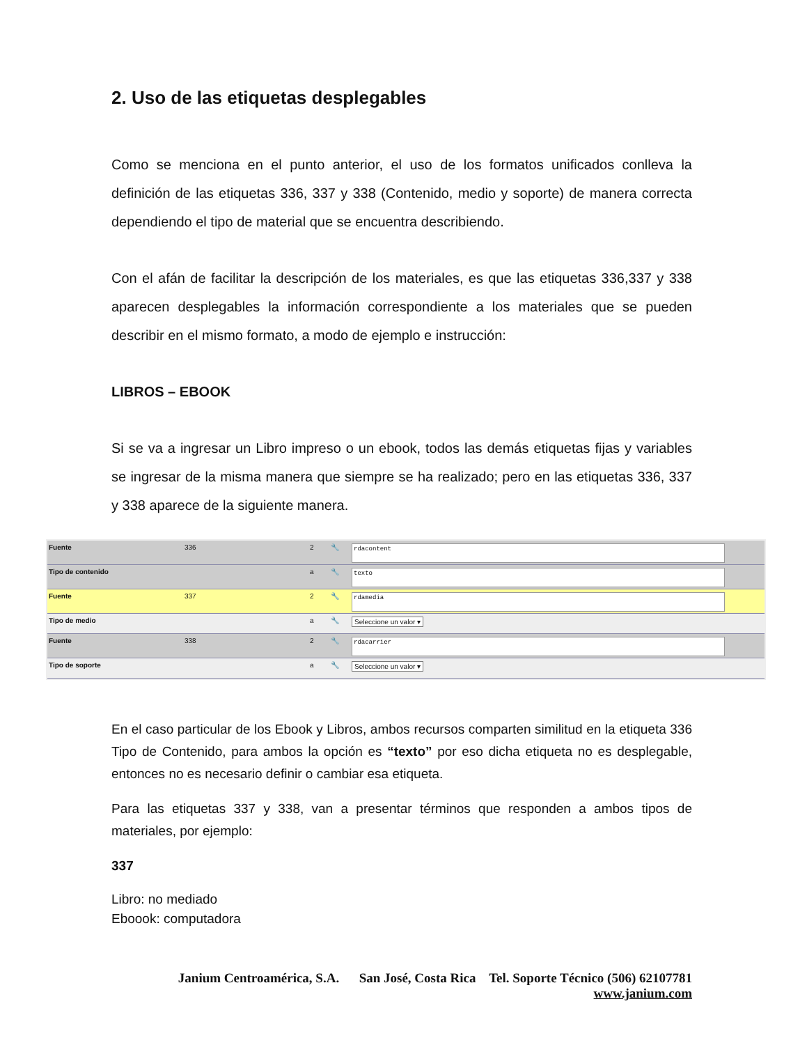2. Uso de las etiquetas desplegables
Como se menciona en el punto anterior, el uso de los formatos unificados conlleva la definición de las etiquetas 336, 337 y 338 (Contenido, medio y soporte) de manera correcta dependiendo el tipo de material que se encuentra describiendo.
Con el afán de facilitar la descripción de los materiales, es que las etiquetas 336,337 y 338 aparecen desplegables la información correspondiente a los materiales que se pueden describir en el mismo formato, a modo de ejemplo e instrucción:
LIBROS – EBOOK
Si se va a ingresar un Libro impreso o un ebook, todos las demás etiquetas fijas y variables se ingresar de la misma manera que siempre se ha realizado; pero en las etiquetas 336, 337 y 338 aparece de la siguiente manera.
Fuente 336 2 🔧
rdacontent
Tipo de contenido a 🔧
texto
Fuente 337 2 🔧
rdamedia
Tipo de medio a 🔧 Seleccione un valor ▾
Fuente 338 2 🔧
rdacarrier
Tipo de soporte a 🔧 Seleccione un valor ▾
En el caso particular de los Ebook y Libros, ambos recursos comparten similitud en la etiqueta 336 Tipo de Contenido, para ambos la opción es “texto” por eso dicha etiqueta no es desplegable, entonces no es necesario definir o cambiar esa etiqueta.
Para las etiquetas 337 y 338, van a presentar términos que responden a ambos tipos de materiales, por ejemplo:
337
Libro: no mediado
Eboook: computadora
Janium Centroamérica, S.A. San José, Costa Rica Tel. Soporte Técnico (506) 62107781
www.janium.com